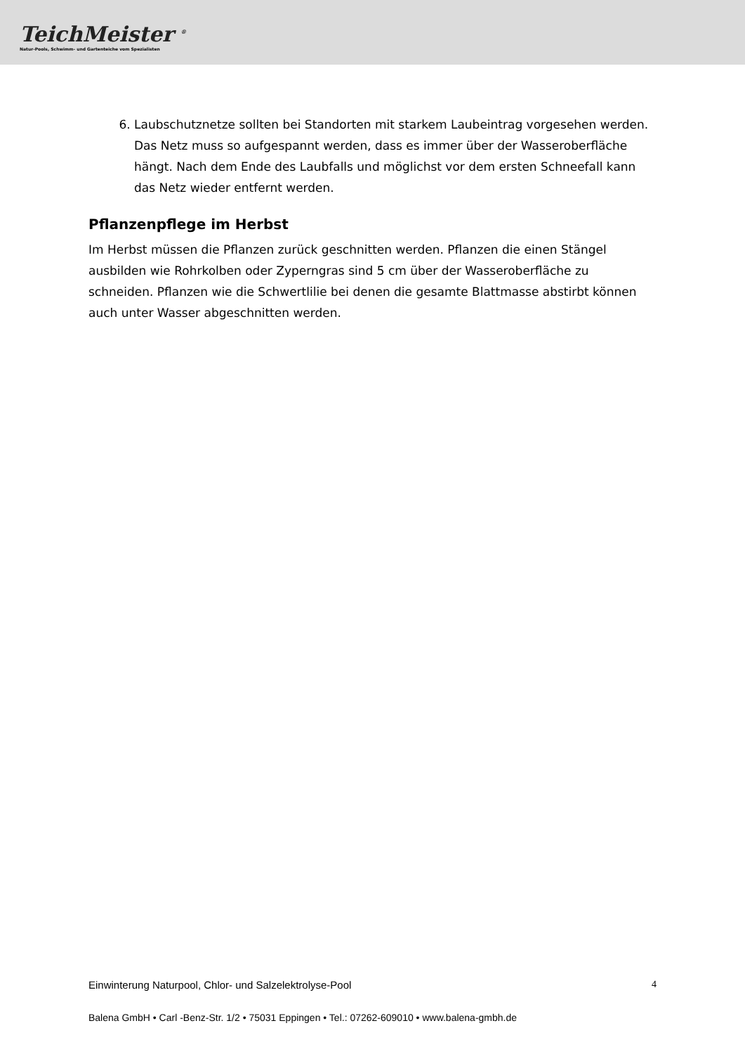TeichMeister <sup>®</sup>
Natur-Pools, Schwimm- und Gartenteiche vom Spezialisten
6. Laubschutznetze sollten bei Standorten mit starkem Laubeintrag vorgesehen werden. Das Netz muss so aufgespannt werden, dass es immer über der Wasseroberfläche hängt. Nach dem Ende des Laubfalls und möglichst vor dem ersten Schneefall kann das Netz wieder entfernt werden.
Pflanzenpflege im Herbst
Im Herbst müssen die Pflanzen zurück geschnitten werden. Pflanzen die einen Stängel ausbilden wie Rohrkolben oder Zyperngras sind 5 cm über der Wasseroberfläche zu schneiden. Pflanzen wie die Schwertlilie bei denen die gesamte Blattmasse abstirbt können auch unter Wasser abgeschnitten werden.
Einwinterung Naturpool, Chlor- und Salzelektrolyse-Pool 4
Balena GmbH • Carl -Benz-Str. 1/2 • 75031 Eppingen • Tel.: 07262-609010 • www.balena-gmbh.de